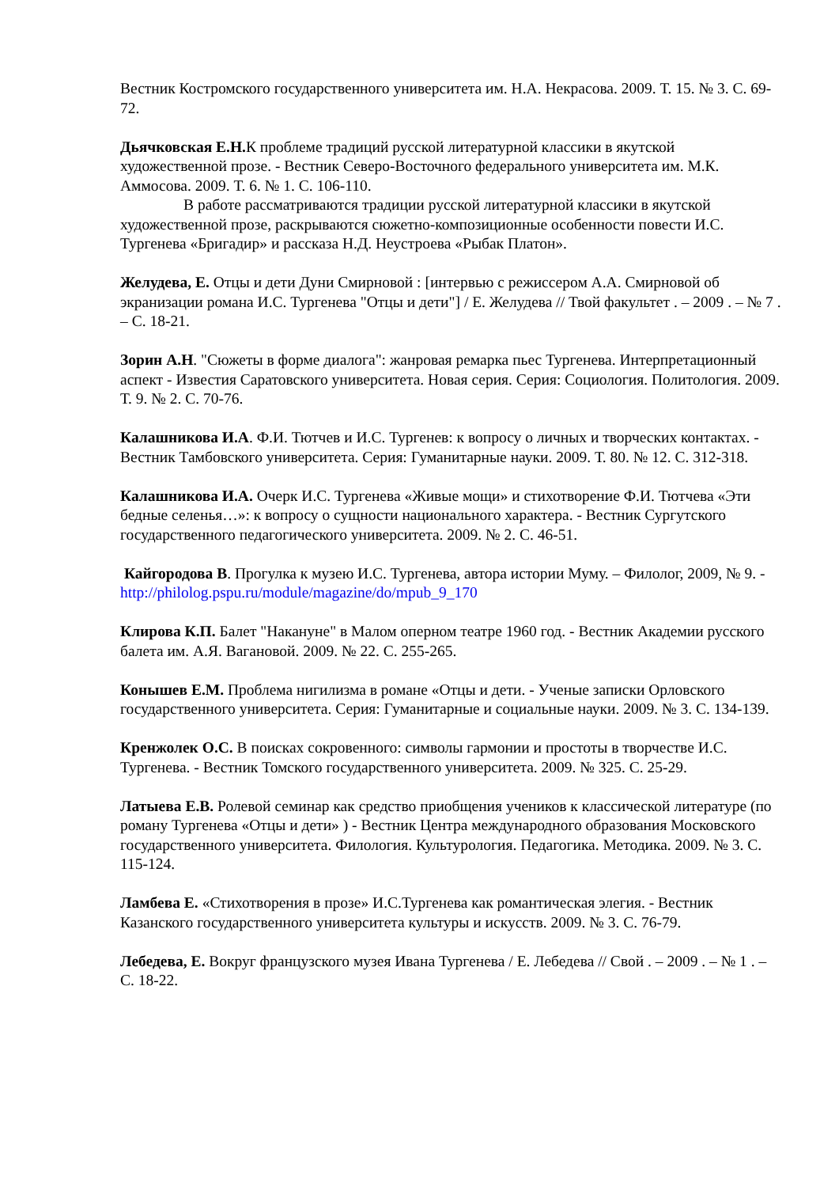Вестник Костромского государственного университета им. Н.А. Некрасова. 2009. Т. 15. № 3. С. 69-72.
Дьячковская Е.Н. К проблеме традиций русской литературной классики в якутской художественной прозе. - Вестник Северо-Восточного федерального университета им. М.К. Аммосова. 2009. Т. 6. № 1. С. 106-110.
В работе рассматриваются традиции русской литературной классики в якутской художественной прозе, раскрываются сюжетно-композиционные особенности повести И.С. Тургенева «Бригадир» и рассказа Н.Д. Неустроева «Рыбак Платон».
Желудева, Е. Отцы и дети Дуни Смирновой : [интервью с режиссером А.А. Смирновой об экранизации романа И.С. Тургенева "Отцы и дети"] / Е. Желудева // Твой факультет . – 2009 . – № 7 . – С. 18-21.
Зорин А.Н. "Сюжеты в форме диалога": жанровая ремарка пьес Тургенева. Интерпретационный аспект - Известия Саратовского университета. Новая серия. Серия: Социология. Политология. 2009. Т. 9. № 2. С. 70-76.
Калашникова И.А. Ф.И. Тютчев и И.С. Тургенев: к вопросу о личных и творческих контактах. - Вестник Тамбовского университета. Серия: Гуманитарные науки. 2009. Т. 80. № 12. С. 312-318.
Калашникова И.А. Очерк И.С. Тургенева «Живые мощи» и стихотворение Ф.И. Тютчева «Эти бедные селенья…»: к вопросу о сущности национального характера. - Вестник Сургутского государственного педагогического университета. 2009. № 2. С. 46-51.
Кайгородова В. Прогулка к музею И.С. Тургенева, автора истории Муму. – Филолог, 2009, № 9. - http://philolog.pspu.ru/module/magazine/do/mpub_9_170
Клирова К.П. Балет "Накануне" в Малом оперном театре 1960 год. - Вестник Академии русского балета им. А.Я. Вагановой. 2009. № 22. С. 255-265.
Конышев Е.М. Проблема нигилизма в романе «Отцы и дети. - Ученые записки Орловского государственного университета. Серия: Гуманитарные и социальные науки. 2009. № 3. С. 134-139.
Кренжолек О.С. В поисках сокровенного: символы гармонии и простоты в творчестве И.С. Тургенева. - Вестник Томского государственного университета. 2009. № 325. С. 25-29.
Латыева Е.В. Ролевой семинар как средство приобщения учеников к классической литературе (по роману Тургенева «Отцы и дети» ) - Вестник Центра международного образования Московского государственного университета. Филология. Культурология. Педагогика. Методика. 2009. № 3. С. 115-124.
Ламбева Е. «Стихотворения в прозе» И.С.Тургенева как романтическая элегия. - Вестник Казанского государственного университета культуры и искусств. 2009. № 3. С. 76-79.
Лебедева, Е. Вокруг французского музея Ивана Тургенева / Е. Лебедева // Свой . – 2009 . – № 1 . – С. 18-22.